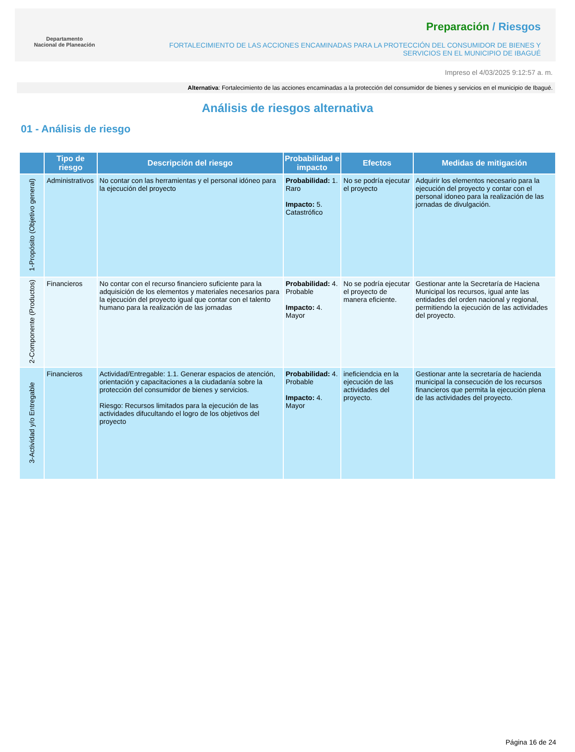Departamento
Nacional de Planeación
Preparación / Riesgos
FORTALECIMIENTO DE LAS ACCIONES ENCAMINADAS PARA LA PROTECCIÓN DEL CONSUMIDOR DE BIENES Y
SERVICIOS EN EL MUNICIPIO DE IBAGUÉ
Impreso el 4/03/2025 9:12:57 a. m.
Alternativa: Fortalecimiento de las acciones encaminadas a la protección del consumidor de bienes y servicios en el municipio de Ibagué.
Análisis de riesgos alternativa
01 - Análisis de riesgo
| | Tipo de riesgo | Descripción del riesgo | Probabilidad e impacto | Efectos | Medidas de mitigación |
| --- | --- | --- | --- | --- | --- |
| 1-Propósito (Objetivo general) | Administrativos | No contar con las herramientas y el personal idóneo para la ejecución del proyecto | Probabilidad: 1. Raro Impacto: 5. Catastrófico | No se podría ejecutar el proyecto | Adquirir los elementos necesario para la ejecución del proyecto y contar con el personal idoneo para la realización de las jornadas de divulgación. |
| 2-Componente (Productos) | Financieros | No contar con el recurso financiero suficiente para la adquisición de los elementos y materiales necesarios para la ejecución del proyecto igual que contar con el talento humano para la realización de las jornadas | Probabilidad: 4. Probable Impacto: 4. Mayor | No se podría ejecutar el proyecto de manera eficiente. | Gestionar ante la Secretaría de Haciena Municipal los recursos, igual ante las entidades del orden nacional y regional, permitiendo la ejecución de las actividades del proyecto. |
| 3-Actividad y/o Entregable | Financieros | Actividad/Entregable: 1.1. Generar espacios de atención, orientación y capacitaciones a la ciudadanía sobre la protección del consumidor de bienes y servicios. Riesgo: Recursos limitados para la ejecución de las actividades difucultando el logro de los objetivos del proyecto | Probabilidad: 4. Probable Impacto: 4. Mayor | ineficiendcia en la ejecución de las actividades del proyecto. | Gestionar ante la secretaría de hacienda municipal la consecución de los recursos financieros que permita la ejecución plena de las actividades del proyecto. |
Página 16 de 24